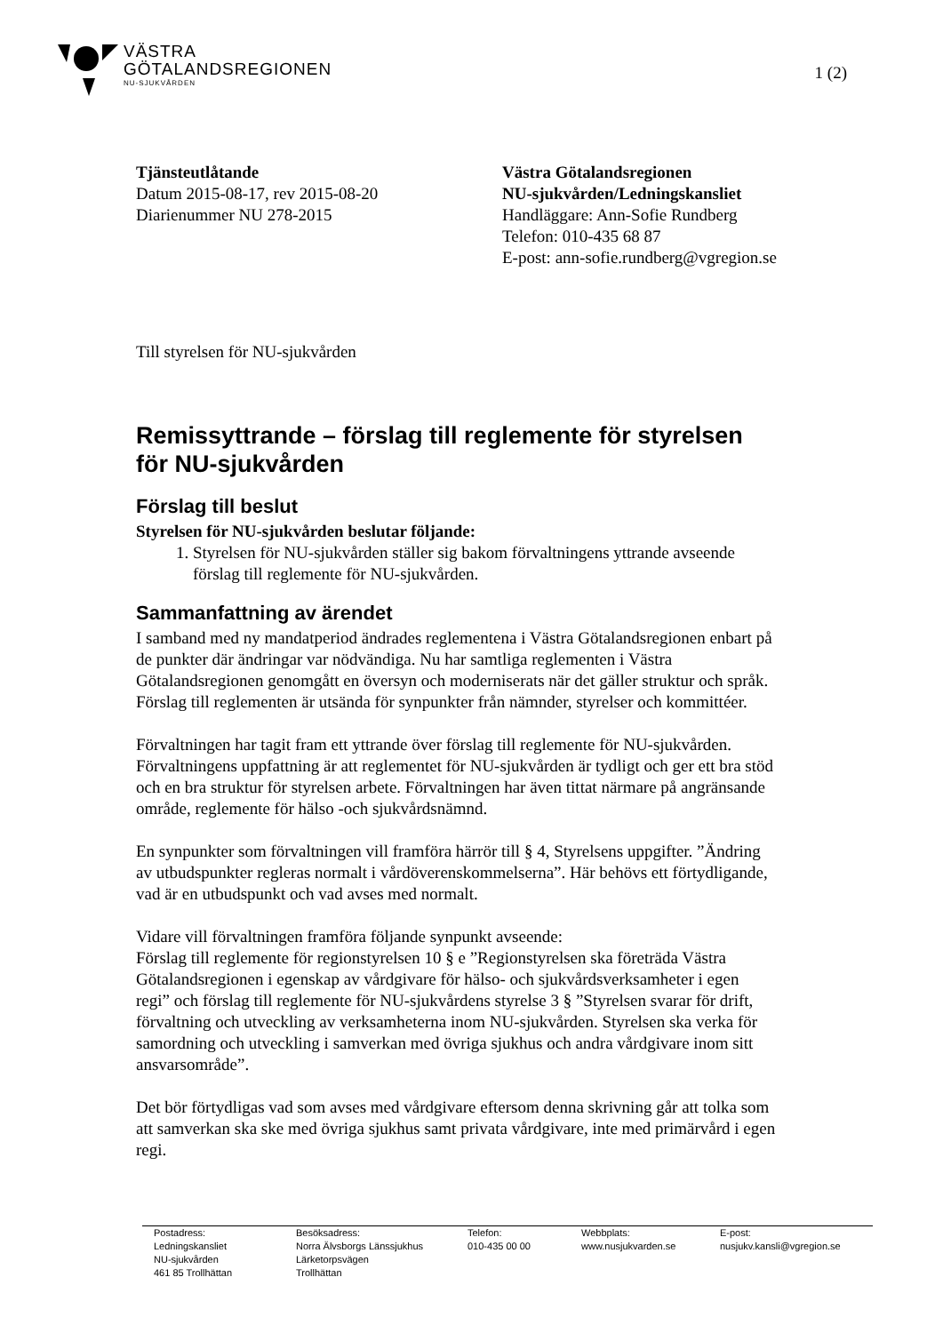VÄSTRA
GÖTALANDSREGIONEN
NU-SJUKVÅRDEN
1 (2)
Tjänsteutlåtande
Datum 2015-08-17, rev 2015-08-20
Diarienummer NU 278-2015
Västra Götalandsregionen
NU-sjukvården/Ledningskansliet
Handläggare: Ann-Sofie Rundberg
Telefon: 010-435 68 87
E-post: ann-sofie.rundberg@vgregion.se
Till styrelsen för NU-sjukvården
Remissyttrande – förslag till reglemente för styrelsen för NU-sjukvården
Förslag till beslut
Styrelsen för NU-sjukvården beslutar följande:
1. Styrelsen för NU-sjukvården ställer sig bakom förvaltningens yttrande avseende förslag till reglemente för NU-sjukvården.
Sammanfattning av ärendet
I samband med ny mandatperiod ändrades reglementena i Västra Götalandsregionen enbart på de punkter där ändringar var nödvändiga. Nu har samtliga reglementen i Västra Götalandsregionen genomgått en översyn och moderniserats när det gäller struktur och språk. Förslag till reglementen är utsända för synpunkter från nämnder, styrelser och kommittéer.
Förvaltningen har tagit fram ett yttrande över förslag till reglemente för NU-sjukvården. Förvaltningens uppfattning är att reglementet för NU-sjukvården är tydligt och ger ett bra stöd och en bra struktur för styrelsen arbete. Förvaltningen har även tittat närmare på angränsande område, reglemente för hälso -och sjukvårdsnämnd.
En synpunkter som förvaltningen vill framföra härrör till § 4, Styrelsens uppgifter. ”Ändring av utbudspunkter regleras normalt i vårdöverenskommelserna”. Här behövs ett förtydligande, vad är en utbudspunkt och vad avses med normalt.
Vidare vill förvaltningen framföra följande synpunkt avseende:
Förslag till reglemente för regionstyrelsen 10 § e ”Regionstyrelsen ska företräda Västra Götalandsregionen i egenskap av vårdgivare för hälso- och sjukvårdsverksamheter i egen regi” och förslag till reglemente för NU-sjukvårdens styrelse 3 § ”Styrelsen svarar för drift, förvaltning och utveckling av verksamheterna inom NU-sjukvården. Styrelsen ska verka för samordning och utveckling i samverkan med övriga sjukhus och andra vårdgivare inom sitt ansvarsområde”.
Det bör förtydligas vad som avses med vårdgivare eftersom denna skrivning går att tolka som att samverkan ska ske med övriga sjukhus samt privata vårdgivare, inte med primärvård i egen regi.
Postadress:
Ledningskansliet
NU-sjukvården
461 85 Trollhättan
Besöksadress:
Norra Älvsborgs Länssjukhus
Lärketorpsvägen
Trollhättan
Telefon:
010-435 00 00
Webbplats:
www.nusjukvarden.se
E-post:
nusjukv.kansli@vgregion.se